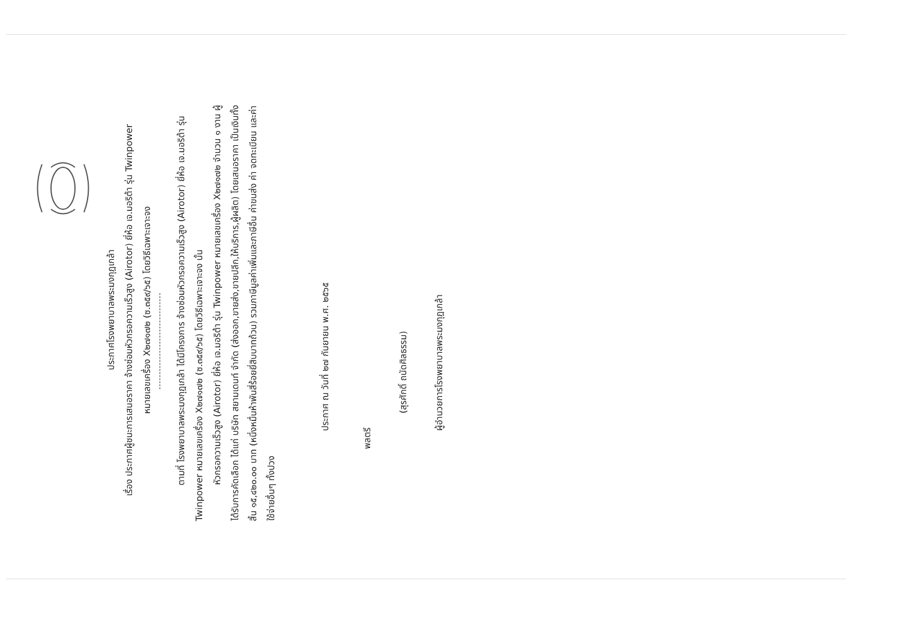ประกาศโรงพยาบาลพระมงกุฎเกล้า
เรื่อง ประกาศผู้ชนะการเสนอราคา จ้างซ่อมหัวกรอความเร็วสูง (Airotor) ยี่ห้อ เจ.มอริต้า รุ่น Twinpower
หมายเลขเครื่อง X๒๗๑๗๒ (ซ.๓๕๙/๖๕) โดยวิธีเฉพาะเจาะจง
ตามที่ โรงพยาบาลพระมงกุฎเกล้า ได้มีโครงการ จ้างซ่อมหัวกรอความเร็วสูง (Airotor) ยี่ห้อ เจ.มอริต้า รุ่น Twinpower หมายเลขเครื่อง X๒๗๑๗๒ (ซ.๓๕๙/๖๕) โดยวิธีเฉพาะเจาะจง นั้น
หัวกรอความเร็วสูง (Airotor) ยี่ห้อ เจ.มอริต้า รุ่น Twinpower หมายเลขเครื่อง X๒๗๑๗๒ จำนวน ๑ งาน ผู้ได้รับการคัดเลือก ได้แก่ บริษัท สยามเดนท์ จำกัด (ส่งออก,ขายส่ง,ขายปลีก,ให้บริการ,ผู้ผลิต) โดยเสนอราคา เป็นเงินทั้งสิ้น ๑๕,๔๒๐.๐๐ บาท (หนึ่งหมื่นห้าพันสี่ร้อยยี่สิบบาทถ้วน) รวมภาษีมูลค่าเพิ่มและภาษีอื่น ค่าขนส่ง ค่า จดทะเบียน และค่าใช้จ่ายอื่นๆ ทั้งปวง
ประกาศ ณ วันที่ ๒๗ กันยายน พ.ศ. ๒๕๖๕
พลตรี
(สุรศักดิ์ ถนัดศิลธรรม)
ผู้อำนวยการโรงพยาบาลพระมงกุฎเกล้า